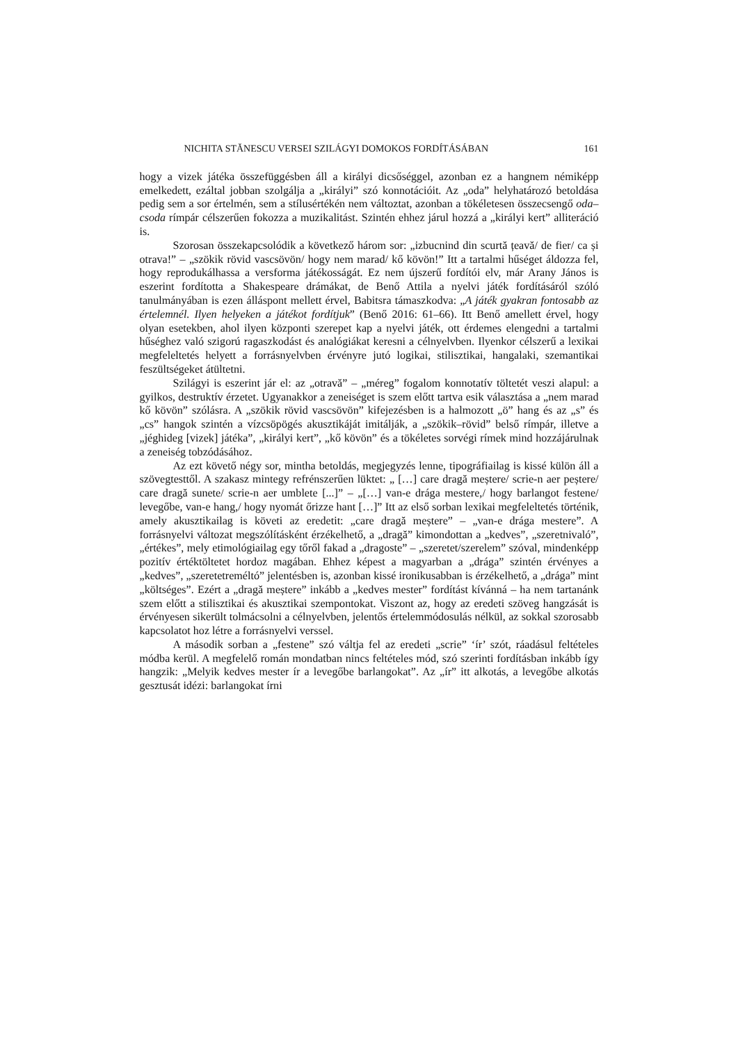NICHITA STĂNESCU VERSEI SZILÁGYI DOMOKOS FORDÍTÁSÁBAN 161
hogy a vizek játéka összefüggésben áll a királyi dicsőséggel, azonban ez a hangnem némiképp emelkedett, ezáltal jobban szolgálja a „királyi” szó konnotációit. Az „oda” helyhatározó betoldása pedig sem a sor értelmén, sem a stílusértékén nem változtat, azonban a tökéletesen összecsengő oda–csoda rímpár célszerűen fokozza a muzikalitást. Szintén ehhez járul hozzá a „királyi kert” alliteráció is.
Szorosan összekapcsolódik a következő három sor: „izbucnind din scurtă țeavă/ de fier/ ca și otrava!” – „szökik rövid vascsövön/ hogy nem marad/ kő kövön!” Itt a tartalmi hűséget áldozza fel, hogy reprodukálhassa a versforma játékosságát. Ez nem újszerű fordítói elv, már Arany János is eszerint fordította a Shakespeare drámákat, de Benő Attila a nyelvi játék fordításáról szóló tanulmányában is ezen álláspont mellett érvel, Babitsra támaszkodva: „A játék gyakran fontosabb az értelemnél. Ilyen helyeken a játékot fordítjuk” (Benő 2016: 61–66). Itt Benő amellett érvel, hogy olyan esetekben, ahol ilyen központi szerepet kap a nyelvi játék, ott érdemes elengedni a tartalmi hűséghez való szigorú ragaszkodást és analógiákat keresni a célnyelvben. Ilyenkor célszerű a lexikai megfeleltetés helyett a forrásnyelvben érvényre jutó logikai, stilisztikai, hangalaki, szemantikai feszültségeket átültetni.
Szilágyi is eszerint jár el: az „otravă” – „méreg” fogalom konnotatív töltetét veszi alapul: a gyilkos, destruktív érzetet. Ugyanakkor a zeneiséget is szem előtt tartva esik választása a „nem marad kő kövön” szólásra. A „szökik rövid vascsövön” kifejezésben is a halmozott „ö” hang és az „s” és „cs” hangok szintén a vízcsöpögés akusztikáját imitálják, a „szökik–rövid” belső rímpár, illetve a „jéghideg [vizek] játéka”, „királyi kert”, „kő kövön” és a tökéletes sorvégi rímek mind hozzájárulnak a zeneiség tobzódásához.
Az ezt követő négy sor, mintha betoldás, megjegyzés lenne, tipográfiailag is kissé külön áll a szövegtesttől. A szakasz mintegy refrénszerűen lüktet: „ […] care dragă meștere/ scrie-n aer peștere/ care dragă sunete/ scrie-n aer umblete [...]” – „[…] van-e drága mestere,/ hogy barlangot festene/ levegőbe, van-e hang,/ hogy nyomát őrizze hant […]” Itt az első sorban lexikai megfeleltetés történik, amely akusztikailag is követi az eredetit: „care dragă meștere” – „van-e drága mestere”. A forrásnyelvi változat megszólításként érzékelhető, a „dragă” kimondottan a „kedves”, „szeretnivaló”, „értékes”, mely etimológiailag egy tőről fakad a „dragoste” – „szeretet/szerelem” szóval, mindenképp pozitív értéktöltetet hordoz magában. Ehhez képest a magyarban a „drága” szintén érvényes a „kedves”, „szeretetreméltó” jelentésben is, azonban kissé ironikusabban is érzékelhető, a „drága” mint „költséges”. Ezért a „dragă meștere” inkább a „kedves mester” fordítást kívánná – ha nem tartanánk szem előtt a stilisztikai és akusztikai szempontokat. Viszont az, hogy az eredeti szöveg hangzását is érvényesen sikerült tolmácsolni a célnyelvben, jelentős értelemmódosulás nélkül, az sokkal szorosabb kapcsolatot hoz létre a forrásnyelvi verssel.
A második sorban a „festene” szó váltja fel az eredeti „scrie” ‘ír’ szót, ráadásul feltételes módba kerül. A megfelelő román mondatban nincs feltételes mód, szó szerinti fordításban inkább így hangzik: „Melyik kedves mester ír a levegőbe barlangokat”. Az „ír” itt alkotás, a levegőbe alkotás gesztusát idézi: barlangokat írni